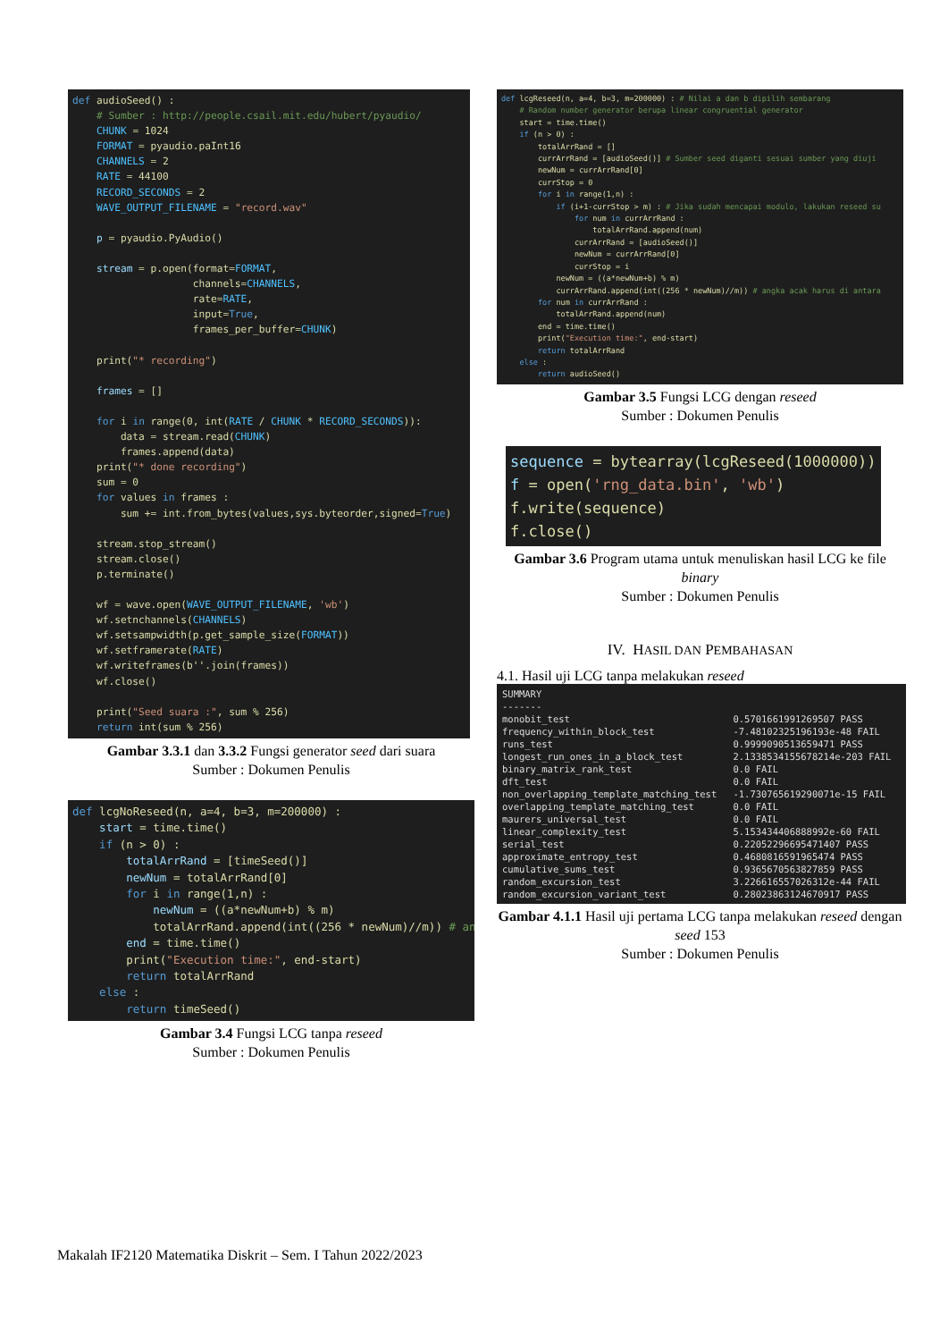def audioSeed() : # Sumber : http://people.csail.mit.edu/hubert/pyaudio/ CHUNK = 1024 FORMAT = pyaudio.paInt16 CHANNELS = 2 RATE = 44100 RECORD_SECONDS = 2 WAVE_OUTPUT_FILENAME = "record.wav" p = pyaudio.PyAudio() stream = p.open(format=FORMAT, channels=CHANNELS, rate=RATE, input=True, frames_per_buffer=CHUNK) print("* recording") frames = [] for i in range(0, int(RATE / CHUNK * RECORD_SECONDS)): data = stream.read(CHUNK) frames.append(data) print("* done recording") sum = 0 for values in frames : sum += int.from_bytes(values,sys.byteorder,signed=True) stream.stop_stream() stream.close() p.terminate() wf = wave.open(WAVE_OUTPUT_FILENAME, 'wb') wf.setnchannels(CHANNELS) wf.setsampwidth(p.get_sample_size(FORMAT)) wf.setframerate(RATE) wf.writeframes(b''.join(frames)) wf.close() print("Seed suara :", sum % 256) return int(sum % 256)
Gambar 3.3.1 dan 3.3.2 Fungsi generator seed dari suara
Sumber : Dokumen Penulis
def lcgNoReseed(n, a=4, b=3, m=200000) : start = time.time() if (n > 0) : totalArrRand = [timeSeed()] newNum = totalArrRand[0] for i in range(1,n) : newNum = ((a*newNum+b) % m) totalArrRand.append(int((256 * newNum)//m)) # an end = time.time() print("Execution time:", end-start) return totalArrRand else : return timeSeed()
Gambar 3.4 Fungsi LCG tanpa reseed
Sumber : Dokumen Penulis
def lcgReseed(n, a=4, b=3, m=200000) : # Nilai a dan b dipilih sembarang # Random number generator berupa linear congruential generator start = time.time() if (n > 0) : totalArrRand = [] currArrRand = [audioSeed()] # Sumber seed diganti sesuai sumber yang diuji newNum = currArrRand[0] currStop = 0 for i in range(1,n) : if (i+1-currStop > m) : # Jika sudah mencapai modulo, lakukan reseed su for num in currArrRand : totalArrRand.append(num) currArrRand = [audioSeed()] newNum = currArrRand[0] currStop = i newNum = ((a*newNum+b) % m) currArrRand.append(int((256 * newNum)//m)) # angka acak harus di antara for num in currArrRand : totalArrRand.append(num) end = time.time() print("Execution time:", end-start) return totalArrRand else : return audioSeed()
Gambar 3.5 Fungsi LCG dengan reseed
Sumber : Dokumen Penulis
sequence = bytearray(lcgReseed(1000000)) f = open('rng_data.bin', 'wb') f.write(sequence) f.close()
Gambar 3.6 Program utama untuk menuliskan hasil LCG ke file binary
Sumber : Dokumen Penulis
IV. HASIL DAN PEMBAHASAN
4.1. Hasil uji LCG tanpa melakukan reseed
| SUMMARY | |
| ------- | |
| monobit_test | 0.5701661991269507 PASS |
| frequency_within_block_test | -7.48102325196193e-48 FAIL |
| runs_test | 0.9999090513659471 PASS |
| longest_run_ones_in_a_block_test | 2.1338534155678214e-203 FAIL |
| binary_matrix_rank_test | 0.0 FAIL |
| dft_test | 0.0 FAIL |
| non_overlapping_template_matching_test | -1.730765619290071e-15 FAIL |
| overlapping_template_matching_test | 0.0 FAIL |
| maurers_universal_test | 0.0 FAIL |
| linear_complexity_test | 5.153434406888992e-60 FAIL |
| serial_test | 0.22052296695471407 PASS |
| approximate_entropy_test | 0.4680816591965474 PASS |
| cumulative_sums_test | 0.9365670563827859 PASS |
| random_excursion_test | 3.226616557026312e-44 FAIL |
| random_excursion_variant_test | 0.28023863124670917 PASS |
Gambar 4.1.1 Hasil uji pertama LCG tanpa melakukan reseed dengan seed 153
Sumber : Dokumen Penulis
Makalah IF2120 Matematika Diskrit – Sem. I Tahun 2022/2023